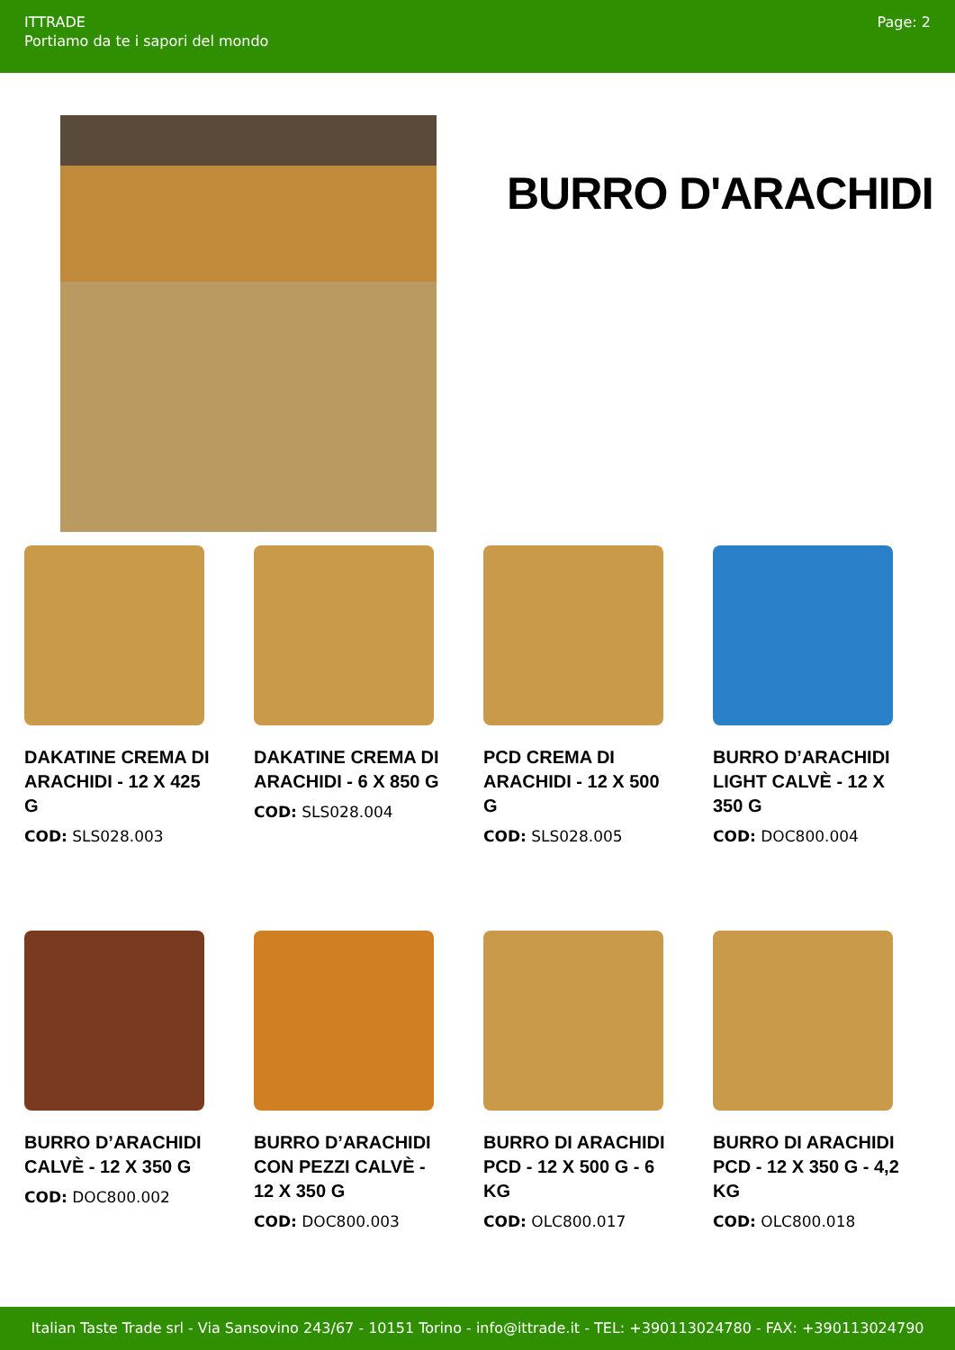ITTRADE
Portiamo da te i sapori del mondo
Page: 2
BURRO D'ARACHIDI
DAKATINE CREMA DI ARACHIDI - 12 X 425 G
COD: SLS028.003
DAKATINE CREMA DI ARACHIDI - 6 X 850 G
COD: SLS028.004
PCD CREMA DI ARACHIDI - 12 X 500 G
COD: SLS028.005
BURRO D’ARACHIDI LIGHT CALVÈ - 12 X 350 G
COD: DOC800.004
BURRO D’ARACHIDI CALVÈ - 12 X 350 G
COD: DOC800.002
BURRO D’ARACHIDI CON PEZZI CALVÈ - 12 X 350 G
COD: DOC800.003
BURRO DI ARACHIDI PCD - 12 X 500 G - 6 KG
COD: OLC800.017
BURRO DI ARACHIDI PCD - 12 X 350 G - 4,2 KG
COD: OLC800.018
Italian Taste Trade srl - Via Sansovino 243/67 - 10151 Torino - info@ittrade.it - TEL: +390113024780 - FAX: +390113024790